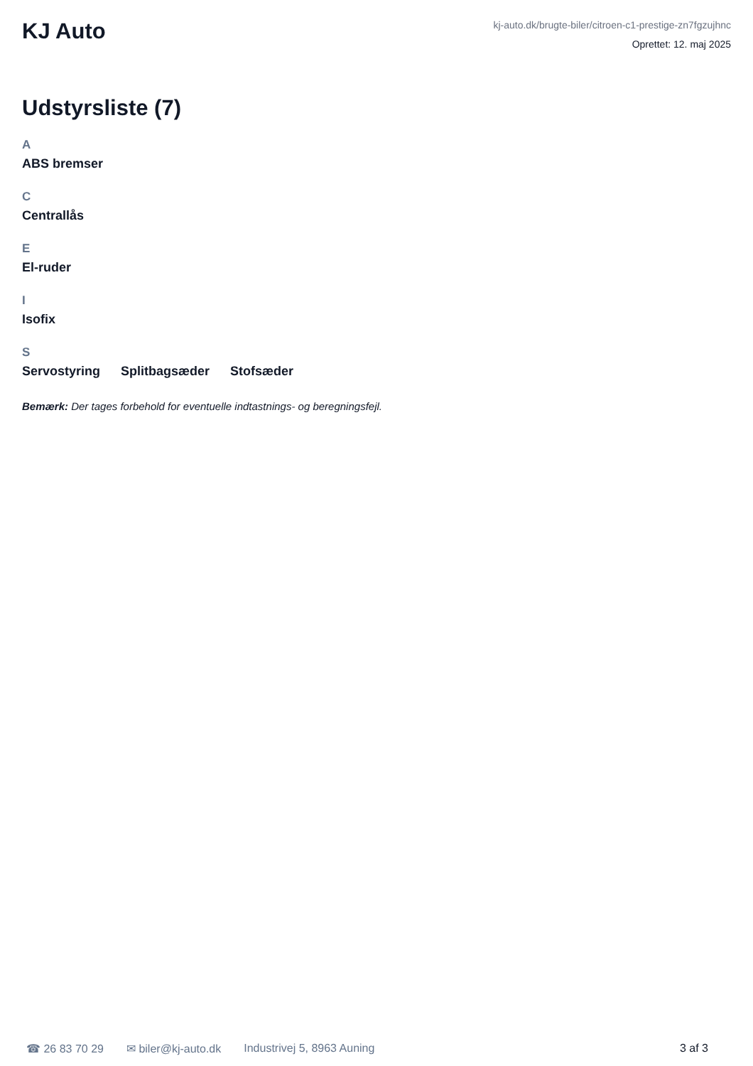KJ Auto
kj-auto.dk/brugte-biler/citroen-c1-prestige-zn7fgzujhnc
Oprettet: 12. maj 2025
Udstyrsliste (7)
A
ABS bremser
C
Centrallås
E
El-ruder
I
Isofix
S
Servostyring Splitbagsæder Stofsæder
Bemærk: Der tages forbehold for eventuelle indtastnings- og beregningsfejl.
☎ 26 83 70 29 ✉ biler@kj-auto.dk Industrivej 5, 8963 Auning 3 af 3